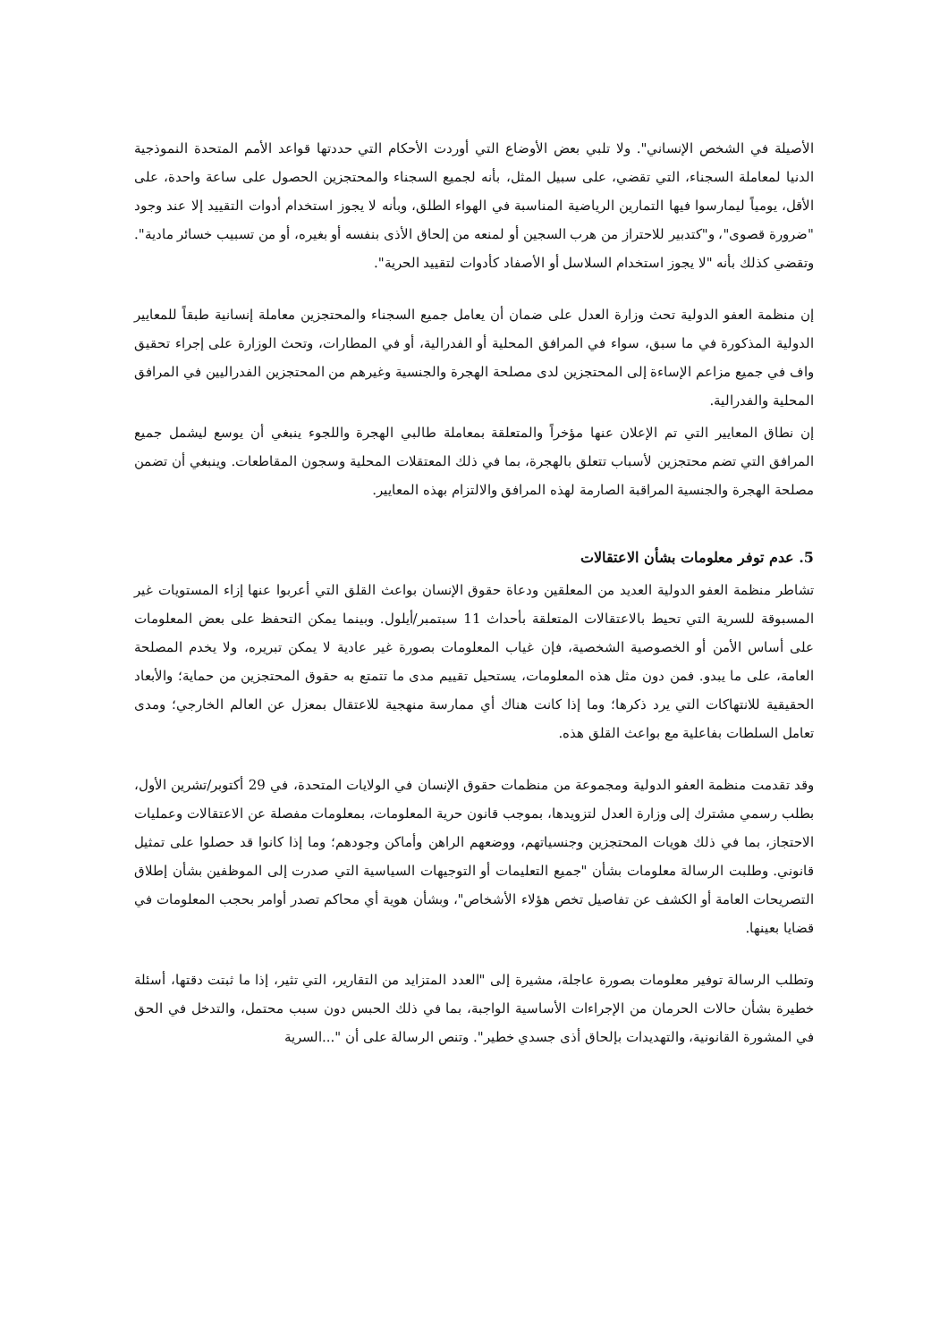الأصيلة في الشخص الإنساني". ولا تلبي بعض الأوضاع التي أوردت الأحكام التي حددتها قواعد الأمم المتحدة النموذجية الدنيا لمعاملة السجناء، التي تقضي، على سبيل المثل، بأنه لجميع السجناء والمحتجزين الحصول على ساعة واحدة، على الأقل، يومياً ليمارسوا فيها التمارين الرياضية المناسبة في الهواء الطلق، وبأنه لا يجوز استخدام أدوات التقييد إلا عند وجود "ضرورة قصوى"، و"كتدبير للاحتراز من هرب السجين أو لمنعه من إلحاق الأذى بنفسه أو بغيره، أو من تسبيب خسائر مادية". وتقضي كذلك بأنه "لا يجوز استخدام السلاسل أو الأصفاد كأدوات لتقييد الحرية".
إن منظمة العفو الدولية تحث وزارة العدل على ضمان أن يعامل جميع السجناء والمحتجزين معاملة إنسانية طبقاً للمعايير الدولية المذكورة في ما سبق، سواء في المرافق المحلية أو الفدرالية، أو في المطارات، وتحث الوزارة على إجراء تحقيق واف في جميع مزاعم الإساءة إلى المحتجزين لدى مصلحة الهجرة والجنسية وغيرهم من المحتجزين الفدراليين في المرافق المحلية والفدرالية.
إن نطاق المعايير التي تم الإعلان عنها مؤخراً والمتعلقة بمعاملة طالبي الهجرة واللجوء ينبغي أن يوسع ليشمل جميع المرافق التي تضم محتجزين لأسباب تتعلق بالهجرة، بما في ذلك المعتقلات المحلية وسجون المقاطعات. وينبغي أن تضمن مصلحة الهجرة والجنسية المراقبة الصارمة لهذه المرافق والالتزام بهذه المعايير.
5. عدم توفر معلومات بشأن الاعتقالات
تشاطر منظمة العفو الدولية العديد من المعلقين ودعاة حقوق الإنسان بواعث القلق التي أعربوا عنها إزاء المستويات غير المسبوقة للسرية التي تحيط بالاعتقالات المتعلقة بأحداث 11 سبتمبر/أيلول. وبينما يمكن التحفظ على بعض المعلومات على أساس الأمن أو الخصوصية الشخصية، فإن غياب المعلومات بصورة غير عادية لا يمكن تبريره، ولا يخدم المصلحة العامة، على ما يبدو. فمن دون مثل هذه المعلومات، يستحيل تقييم مدى ما تتمتع به حقوق المحتجزين من حماية؛ والأبعاد الحقيقية للانتهاكات التي يرد ذكرها؛ وما إذا كانت هناك أي ممارسة منهجية للاعتقال بمعزل عن العالم الخارجي؛ ومدى تعامل السلطات بفاعلية مع بواعث القلق هذه.
وقد تقدمت منظمة العفو الدولية ومجموعة من منظمات حقوق الإنسان في الولايات المتحدة، في 29 أكتوبر/تشرين الأول، بطلب رسمي مشترك إلى وزارة العدل لتزويدها، بموجب قانون حرية المعلومات، بمعلومات مفصلة عن الاعتقالات وعمليات الاحتجاز، بما في ذلك هويات المحتجزين وجنسياتهم، ووضعهم الراهن وأماكن وجودهم؛ وما إذا كانوا قد حصلوا على تمثيل قانوني. وطلبت الرسالة معلومات بشأن "جميع التعليمات أو التوجيهات السياسية التي صدرت إلى الموظفين بشأن إطلاق التصريحات العامة أو الكشف عن تفاصيل تخص هؤلاء الأشخاص"، وبشأن هوية أي محاكم تصدر أوامر بحجب المعلومات في قضايا بعينها.
وتطلب الرسالة توفير معلومات بصورة عاجلة، مشيرة إلى "العدد المتزايد من التقارير، التي تثير، إذا ما ثبتت دقتها، أسئلة خطيرة بشأن حالات الحرمان من الإجراءات الأساسية الواجبة، بما في ذلك الحبس دون سبب محتمل، والتدخل في الحق في المشورة القانونية، والتهديدات بإلحاق أذى جسدي خطير". وتنص الرسالة على أن "...السرية